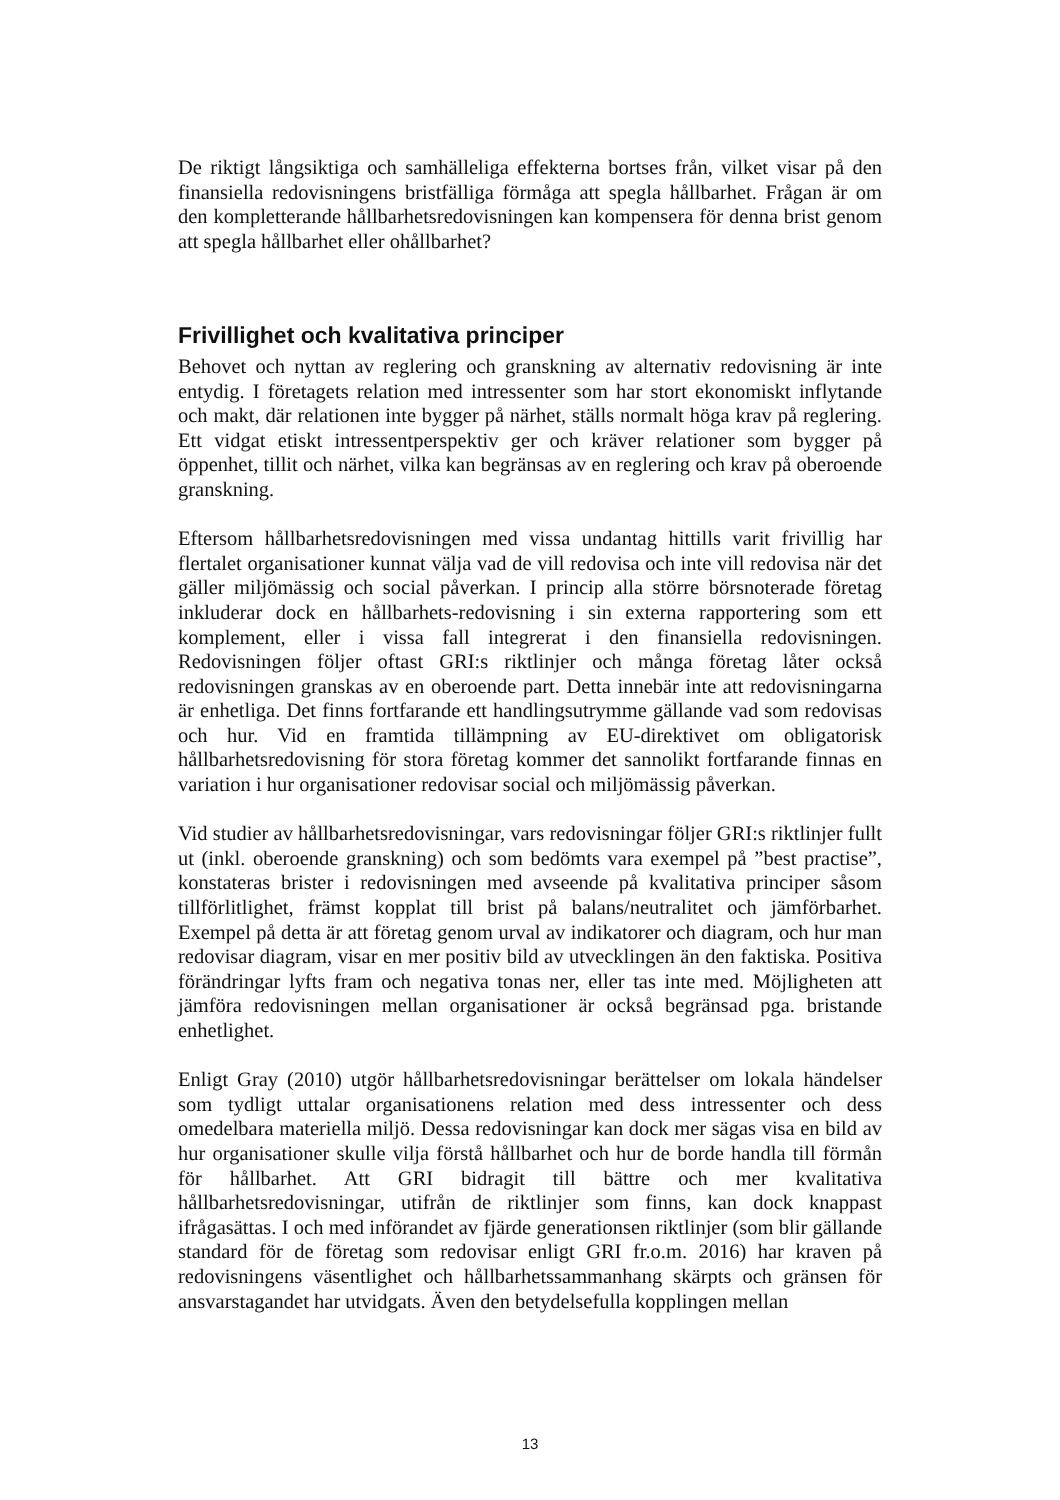De riktigt långsiktiga och samhälleliga effekterna bortses från, vilket visar på den finansiella redovisningens bristfälliga förmåga att spegla hållbarhet. Frågan är om den kompletterande hållbarhetsredovisningen kan kompensera för denna brist genom att spegla hållbarhet eller ohållbarhet?
Frivillighet och kvalitativa principer
Behovet och nyttan av reglering och granskning av alternativ redovisning är inte entydig. I företagets relation med intressenter som har stort ekonomiskt inflytande och makt, där relationen inte bygger på närhet, ställs normalt höga krav på reglering. Ett vidgat etiskt intressentperspektiv ger och kräver relationer som bygger på öppenhet, tillit och närhet, vilka kan begränsas av en reglering och krav på oberoende granskning.
Eftersom hållbarhetsredovisningen med vissa undantag hittills varit frivillig har flertalet organisationer kunnat välja vad de vill redovisa och inte vill redovisa när det gäller miljömässig och social påverkan. I princip alla större börsnoterade företag inkluderar dock en hållbarhets-redovisning i sin externa rapportering som ett komplement, eller i vissa fall integrerat i den finansiella redovisningen. Redovisningen följer oftast GRI:s riktlinjer och många företag låter också redovisningen granskas av en oberoende part. Detta innebär inte att redovisningarna är enhetliga. Det finns fortfarande ett handlingsutrymme gällande vad som redovisas och hur. Vid en framtida tillämpning av EU-direktivet om obligatorisk hållbarhetsredovisning för stora företag kommer det sannolikt fortfarande finnas en variation i hur organisationer redovisar social och miljömässig påverkan.
Vid studier av hållbarhetsredovisningar, vars redovisningar följer GRI:s riktlinjer fullt ut (inkl. oberoende granskning) och som bedömts vara exempel på ”best practise”, konstateras brister i redovisningen med avseende på kvalitativa principer såsom tillförlitlighet, främst kopplat till brist på balans/neutralitet och jämförbarhet. Exempel på detta är att företag genom urval av indikatorer och diagram, och hur man redovisar diagram, visar en mer positiv bild av utvecklingen än den faktiska. Positiva förändringar lyfts fram och negativa tonas ner, eller tas inte med. Möjligheten att jämföra redovisningen mellan organisationer är också begränsad pga. bristande enhetlighet.
Enligt Gray (2010) utgör hållbarhetsredovisningar berättelser om lokala händelser som tydligt uttalar organisationens relation med dess intressenter och dess omedelbara materiella miljö. Dessa redovisningar kan dock mer sägas visa en bild av hur organisationer skulle vilja förstå hållbarhet och hur de borde handla till förmån för hållbarhet. Att GRI bidragit till bättre och mer kvalitativa hållbarhetsredovisningar, utifrån de riktlinjer som finns, kan dock knappast ifrågasättas. I och med införandet av fjärde generationsen riktlinjer (som blir gällande standard för de företag som redovisar enligt GRI fr.o.m. 2016) har kraven på redovisningens väsentlighet och hållbarhetssammanhang skärpts och gränsen för ansvarstagandet har utvidgats. Även den betydelsefulla kopplingen mellan
13